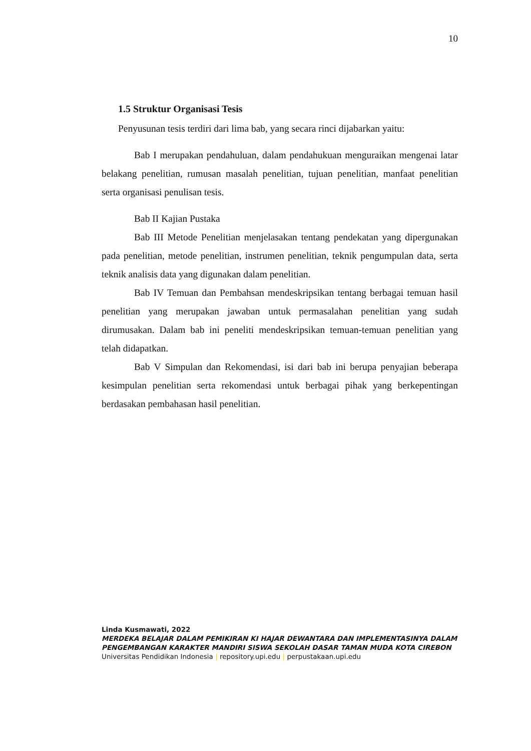10
1.5 Struktur Organisasi Tesis
Penyusunan tesis terdiri dari lima bab, yang secara rinci dijabarkan yaitu:
Bab I merupakan pendahuluan, dalam pendahukuan menguraikan mengenai latar belakang penelitian, rumusan masalah penelitian, tujuan penelitian, manfaat penelitian serta organisasi penulisan tesis.
Bab II Kajian Pustaka
Bab III Metode Penelitian menjelasakan tentang pendekatan yang dipergunakan pada penelitian, metode penelitian, instrumen penelitian, teknik pengumpulan data, serta teknik analisis data yang digunakan dalam penelitian.
Bab IV Temuan dan Pembahsan mendeskripsikan tentang berbagai temuan hasil penelitian yang merupakan jawaban untuk permasalahan penelitian yang sudah dirumusakan. Dalam bab ini peneliti mendeskripsikan temuan-temuan penelitian yang telah didapatkan.
Bab V Simpulan dan Rekomendasi, isi dari bab ini berupa penyajian beberapa kesimpulan penelitian serta rekomendasi untuk berbagai pihak yang berkepentingan berdasakan pembahasan hasil penelitian.
Linda Kusmawati, 2022
MERDEKA BELAJAR DALAM PEMIKIRAN KI HAJAR DEWANTARA DAN IMPLEMENTASINYA DALAM PENGEMBANGAN KARAKTER MANDIRI SISWA SEKOLAH DASAR TAMAN MUDA KOTA CIREBON
Universitas Pendidikan Indonesia | repository.upi.edu | perpustakaan.upi.edu